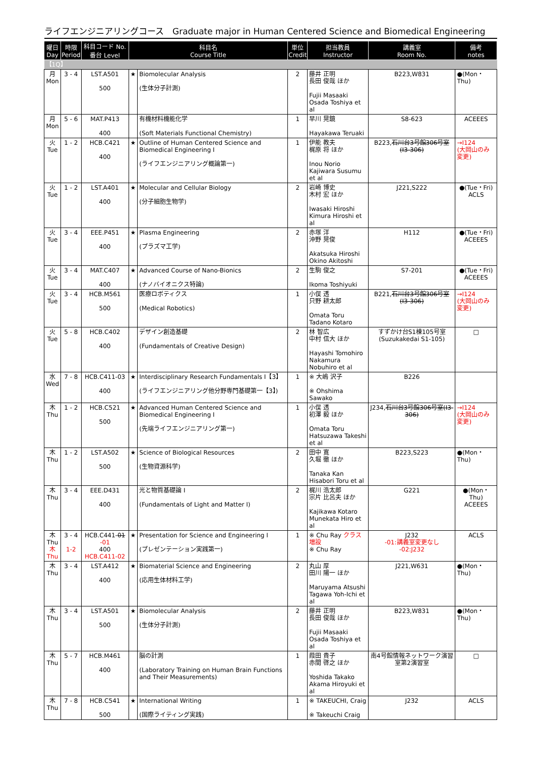ライフエンジニアリングコース　Graduate major in Human Centered Science and Biomedical Engineering
| 曜日 Day | 時限 Period | 科目コード No. 番台 Level | 科目名 Course Title | | 単位 Credit | 担当教員 Instructor | 講義室 Room No. | 備考 notes |
| --- | --- | --- | --- | --- | --- | --- | --- | --- |
| 【1Q】 | | | | | | | | |
| 月 Mon | 3 - 4 | LST.A501 500 | ★ | Biomolecular Analysis (生体分子計測) | 2 | 藤井 正明 長田 俊哉 ほか Fujii Masaaki Osada Toshiya et al | B223,W831 | ●(Mon・Thu) |
| 月 Mon | 5 - 6 | MAT.P413 400 | | 有機材料機能化学 (Soft Materials Functional Chemistry) | 1 | 早川 晃鏡 Hayakawa Teruaki | S8-623 | ACEEES |
| 火 Tue | 1 - 2 | HCB.C421 400 | ★ | Outline of Human Centered Science and Biomedical Engineering I (ライフエンジニアリング概論第一) | 1 | 伊能 教夫 梶原 将 ほか Inou Norio Kajiwara Susumu et al | B223, 石川台3号館306号室(I3-306) | →I124 (大岡山のみ変更) |
| 火 Tue | 1 - 2 | LST.A401 400 | ★ | Molecular and Cellular Biology (分子細胞生物学) | 2 | 岩崎 博史 木村 宏 ほか Iwasaki Hiroshi Kimura Hiroshi et al | J221,S222 | ●(Tue・Fri) ACLS |
| 火 Tue | 3 - 4 | EEE.P451 400 | ★ | Plasma Engineering (プラズマ工学) | 2 | 赤塚 洋 沖野 晃俊 Akatsuka Hiroshi Okino Akitoshi | H112 | ●(Tue・Fri) ACEEES |
| 火 Tue | 3 - 4 | MAT.C407 400 | ★ | Advanced Course of Nano-Bionics (ナノバイオニクス特論) | 2 | 生駒 俊之 Ikoma Toshiyuki | S7-201 | ●(Tue・Fri) ACEEES |
| 火 Tue | 3 - 4 | HCB.M561 500 | | 医療ロボティクス (Medical Robotics) | 1 | 小俣 透 只野 耕太郎 Omata Toru Tadano Kotaro | B221, 石川台3号館306号室(I3-306) | →I124 (大岡山のみ変更) |
| 火 Tue | 5 - 8 | HCB.C402 400 | | デザイン創造基礎 (Fundamentals of Creative Design) | 2 | 林 智広 中村 信大 ほか Hayashi Tomohiro Nakamura Nobuhiro et al | すずかけ台S1棟105号室 (Suzukakedai S1-105) | □ |
| 水 Wed | 7 - 8 | HCB.C411-03 400 | ★ | Interdisciplinary Research Fundamentals I【3】 (ライフエンジニアリング他分野専門基礎第一【3】) | 1 | ※ 大嶋 沢子 ※ Ohshima Sawako | B226 | |
| 木 Thu | 1 - 2 | HCB.C521 500 | ★ | Advanced Human Centered Science and Biomedical Engineering I (先端ライフエンジニアリング第一) | 1 | 小俣 透 初澤 毅 ほか Omata Toru Hatsuzawa Takeshi et al | J234, 石川台3号館306号室(I3-306) | →I124 (大岡山のみ変更) |
| 木 Thu | 1 - 2 | LST.A502 500 | ★ | Science of Biological Resources (生物資源科学) | 2 | 田中 寛 久堀 徹 ほか Tanaka Kan Hisabori Toru et al | B223,S223 | ●(Mon・Thu) |
| 木 Thu | 3 - 4 | EEE.D431 400 | | 光と物質基礎論 I (Fundamentals of Light and Matter I) | 2 | 梶川 浩太郎 宗片 比呂夫 ほか Kajikawa Kotaro Munekata Hiro et al | G221 | ●(Mon・Thu) ACEEES |
| 木 Thu 木 Thu | 3 - 4 1-2 | HCB.C441- 01 -01 400 HCB.C411-02 | ★ | Presentation for Science and Engineering I (プレゼンテーション実践第一) | 1 | ※ Chu Ray クラス増設 ※ Chu Ray | J232 -01:講義室変更なし -02:J232 | ACLS |
| 木 Thu | 3 - 4 | LST.A412 400 | ★ | Biomaterial Science and Engineering (応用生体材料工学) | 2 | 丸山 厚 田川 陽一 ほか Maruyama Atsushi Tagawa Yoh-Ichi et al | J221,W631 | ●(Mon・Thu) |
| 木 Thu | 3 - 4 | LST.A501 500 | ★ | Biomolecular Analysis (生体分子計測) | 2 | 藤井 正明 長田 俊哉 ほか Fujii Masaaki Osada Toshiya et al | B223,W831 | ●(Mon・Thu) |
| 木 Thu | 5 - 7 | HCB.M461 400 | | 脳の計測 (Laboratory Training on Human Brain Functions and Their Measurements) | 1 | 葭田 貴子 赤間 啓之 ほか Yoshida Takako Akama Hiroyuki et al | 南4号館情報ネットワーク演習室第2演習室 | □ |
| 木 Thu | 7 - 8 | HCB.C541 500 | ★ | International Writing (国際ライティング実践) | 1 | ※ TAKEUCHI, Craig ※ Takeuchi Craig | J232 | ACLS |